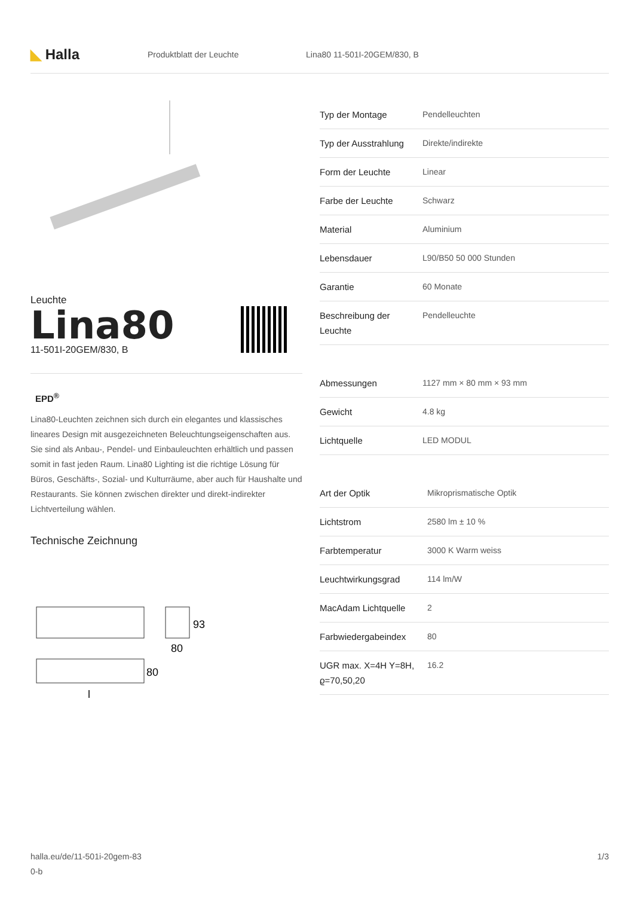◣ Halla
Produktblatt der Leuchte Lina80 11-501I-20GEM/830, B
Leuchte
Lina80
11-501I-20GEM/830, B
EPD<sup>®</sup>
Lina80-Leuchten zeichnen sich durch ein elegantes und klassisches lineares Design mit ausgezeichneten Beleuchtungseigenschaften aus. Sie sind als Anbau-, Pendel- und Einbauleuchten erhältlich und passen somit in fast jeden Raum. Lina80 Lighting ist die richtige Lösung für Büros, Geschäfts-, Sozial- und Kulturräume, aber auch für Haushalte und Restaurants. Sie können zwischen direkter und direkt-indirekter Lichtverteilung wählen.
Technische Zeichnung
93
80
80
l
| Typ der Montage | Pendelleuchten |
| Typ der Ausstrahlung | Direkte/indirekte |
| Form der Leuchte | Linear |
| Farbe der Leuchte | Schwarz |
| Material | Aluminium |
| Lebensdauer | L90/B50 50 000 Stunden |
| Garantie | 60 Monate |
| Beschreibung der Leuchte | Pendelleuchte |
| Abmessungen | 1127 mm × 80 mm × 93 mm |
| Gewicht | 4.8 kg |
| Lichtquelle | LED MODUL |
| Art der Optik | Mikroprismatische Optik |
| Lichtstrom | 2580 lm ± 10 % |
| Farbtemperatur | 3000 K Warm weiss |
| Leuchtwirkungsgrad | 114 lm/W |
| MacAdam Lichtquelle | 2 |
| Farbwiedergabeindex | 80 |
| UGR max. X=4H Y=8H, ϱ=70,50,20 | 16.2 |
halla.eu/de/11-501i-20gem-83
0-b
1/3